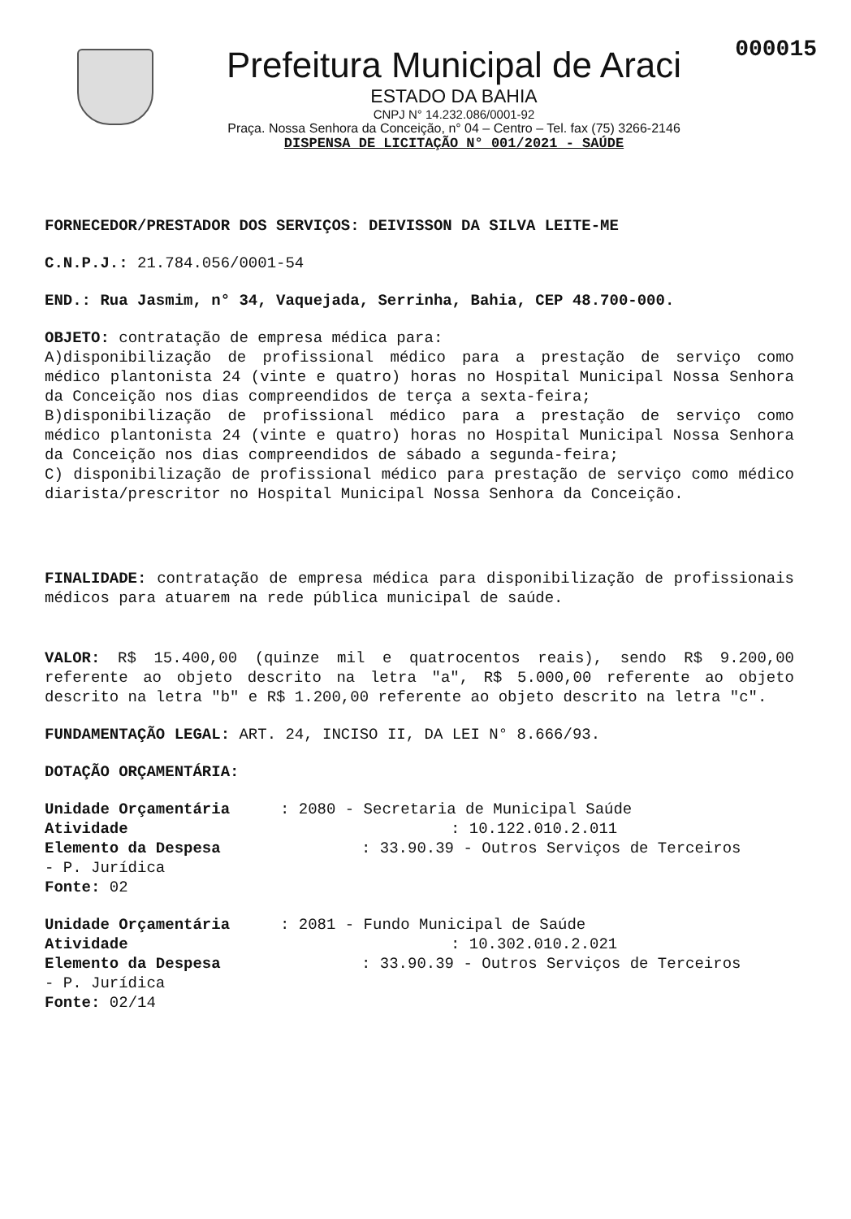000015
Prefeitura Municipal de Araci
ESTADO DA BAHIA
CNPJ N° 14.232.086/0001-92
Praça. Nossa Senhora da Conceição, n° 04 – Centro – Tel. fax (75) 3266-2146
DISPENSA DE LICITAÇÃO N° 001/2021 - SAÚDE
FORNECEDOR/PRESTADOR DOS SERVIÇOS: DEIVISSON DA SILVA LEITE-ME
C.N.P.J.: 21.784.056/0001-54
END.: Rua Jasmim, n° 34, Vaquejada, Serrinha, Bahia, CEP 48.700-000.
OBJETO: contratação de empresa médica para:
A)disponibilização de profissional médico para a prestação de serviço como médico plantonista 24 (vinte e quatro) horas no Hospital Municipal Nossa Senhora da Conceição nos dias compreendidos de terça a sexta-feira;
B)disponibilização de profissional médico para a prestação de serviço como médico plantonista 24 (vinte e quatro) horas no Hospital Municipal Nossa Senhora da Conceição nos dias compreendidos de sábado a segunda-feira;
C) disponibilização de profissional médico para prestação de serviço como médico diarista/prescritor no Hospital Municipal Nossa Senhora da Conceição.
FINALIDADE: contratação de empresa médica para disponibilização de profissionais médicos para atuarem na rede pública municipal de saúde.
VALOR: R$ 15.400,00 (quinze mil e quatrocentos reais), sendo R$ 9.200,00 referente ao objeto descrito na letra "a", R$ 5.000,00 referente ao objeto descrito na letra "b" e R$ 1.200,00 referente ao objeto descrito na letra "c".
FUNDAMENTAÇÃO LEGAL: ART. 24, INCISO II, DA LEI N° 8.666/93.
DOTAÇÃO ORÇAMENTÁRIA:
Unidade Orçamentária: 2080 - Secretaria de Municipal Saúde Atividade: 10.122.010.2.011 Elemento da Despesa: 33.90.39 - Outros Serviços de Terceiros - P. Jurídica Fonte: 02
Unidade Orçamentária: 2081 - Fundo Municipal de Saúde Atividade: 10.302.010.2.021 Elemento da Despesa: 33.90.39 - Outros Serviços de Terceiros - P. Jurídica Fonte: 02/14